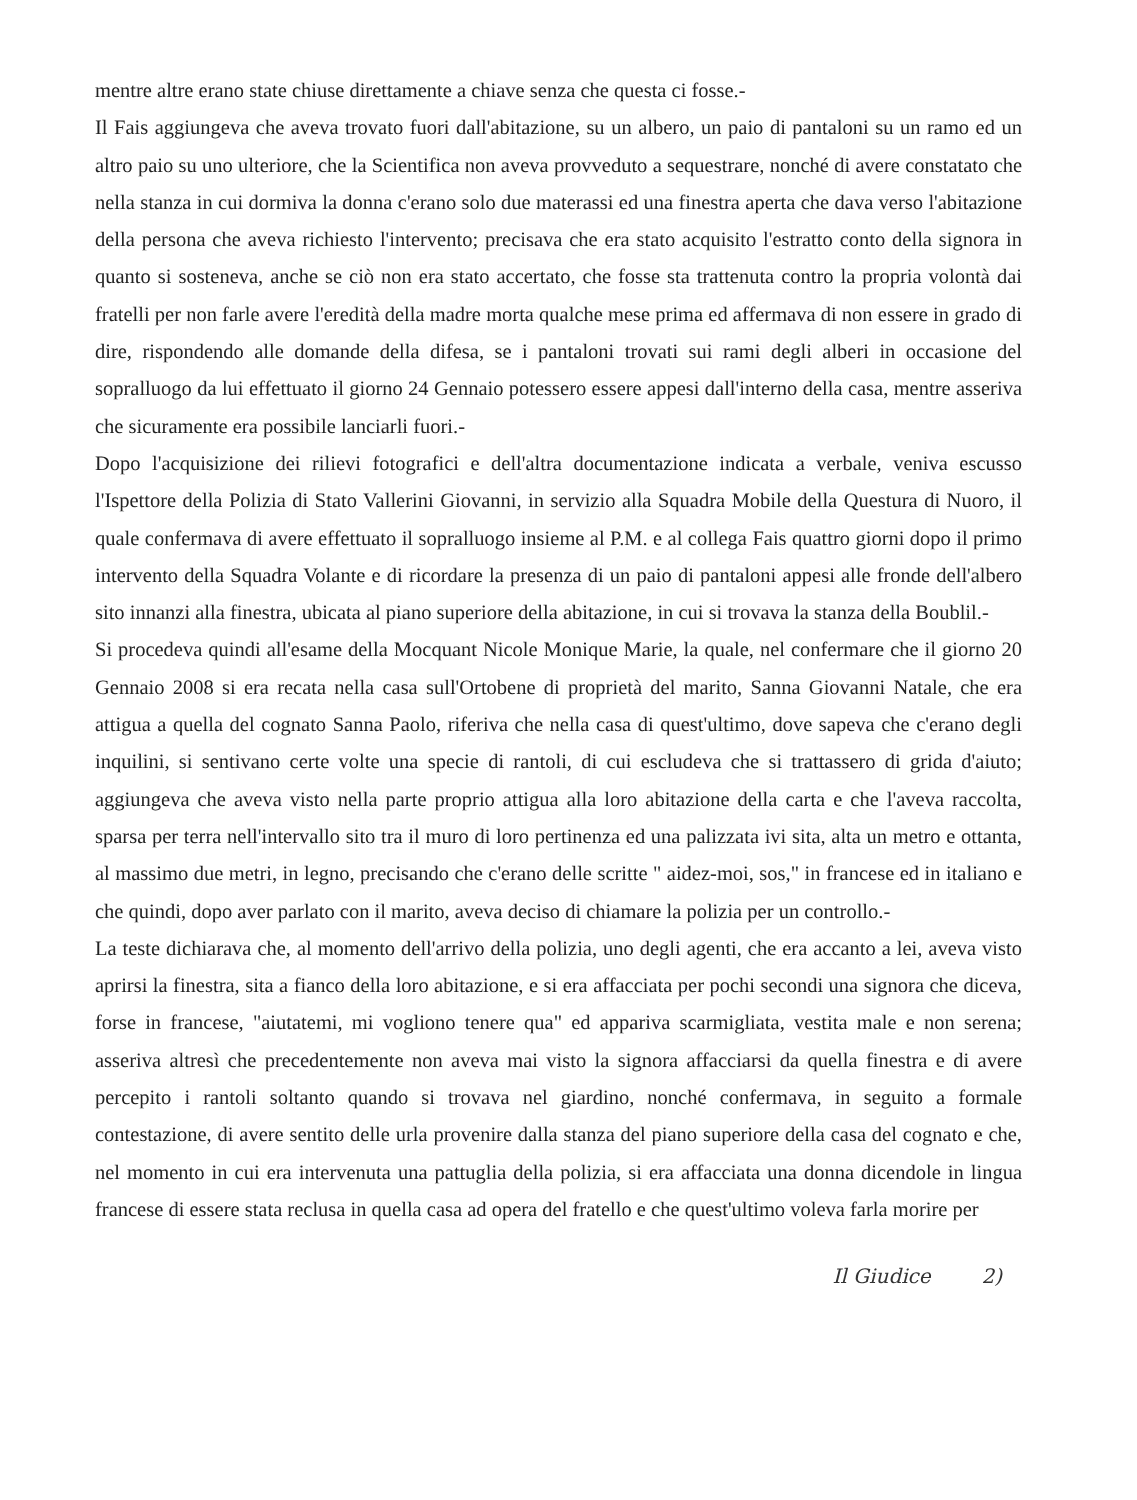mentre altre erano state chiuse direttamente a chiave senza che questa ci fosse.-
Il Fais aggiungeva che aveva trovato fuori dall'abitazione, su un albero, un paio di pantaloni su un ramo ed un altro paio su uno ulteriore, che la Scientifica non aveva provveduto a sequestrare, nonché di avere constatato che nella stanza in cui dormiva la donna c'erano solo due materassi ed una finestra aperta che dava verso l'abitazione della persona che aveva richiesto l'intervento; precisava che era stato acquisito l'estratto conto della signora in quanto si sosteneva, anche se ciò non era stato accertato, che fosse sta trattenuta contro la propria volontà dai fratelli per non farle avere l'eredità della madre morta qualche mese prima ed affermava di non essere in grado di dire, rispondendo alle domande della difesa, se i pantaloni trovati sui rami degli alberi in occasione del sopralluogo da lui effettuato il giorno 24 Gennaio potessero essere appesi dall'interno della casa, mentre asseriva che sicuramente era possibile lanciarli fuori.-
Dopo l'acquisizione dei rilievi fotografici e dell'altra documentazione indicata a verbale, veniva escusso l'Ispettore della Polizia di Stato Vallerini Giovanni, in servizio alla Squadra Mobile della Questura di Nuoro, il quale confermava di avere effettuato il sopralluogo insieme al P.M. e al collega Fais quattro giorni dopo il primo intervento della Squadra Volante e di ricordare la presenza di un paio di pantaloni appesi alle fronde dell'albero sito innanzi alla finestra, ubicata al piano superiore della abitazione, in cui si trovava la stanza della Boublil.-
Si procedeva quindi all'esame della Mocquant Nicole Monique Marie, la quale, nel confermare che il giorno 20 Gennaio 2008 si era recata nella casa sull'Ortobene di proprietà del marito, Sanna Giovanni Natale, che era attigua a quella del cognato Sanna Paolo, riferiva che nella casa di quest'ultimo, dove sapeva che c'erano degli inquilini, si sentivano certe volte una specie di rantoli, di cui escludeva che si trattassero di grida d'aiuto; aggiungeva che aveva visto nella parte proprio attigua alla loro abitazione della carta e che l'aveva raccolta, sparsa per terra nell'intervallo sito tra il muro di loro pertinenza ed una palizzata ivi sita, alta un metro e ottanta, al massimo due metri, in legno, precisando che c'erano delle scritte " aidez-moi, sos," in francese ed in italiano e che quindi, dopo aver parlato con il marito, aveva deciso di chiamare la polizia per un controllo.-
La teste dichiarava che, al momento dell'arrivo della polizia, uno degli agenti, che era accanto a lei, aveva visto aprirsi la finestra, sita a fianco della loro abitazione, e si era affacciata per pochi secondi una signora che diceva, forse in francese, "aiutatemi, mi vogliono tenere qua" ed appariva scarmigliata, vestita male e non serena; asseriva altresì che precedentemente non aveva mai visto la signora affacciarsi da quella finestra e di avere percepito i rantoli soltanto quando si trovava nel giardino, nonché confermava, in seguito a formale contestazione, di avere sentito delle urla provenire dalla stanza del piano superiore della casa del cognato e che, nel momento in cui era intervenuta una pattuglia della polizia, si era affacciata una donna dicendole in lingua francese di essere stata reclusa in quella casa ad opera del fratello e che quest'ultimo voleva farla morire per
Il Giudice 2)